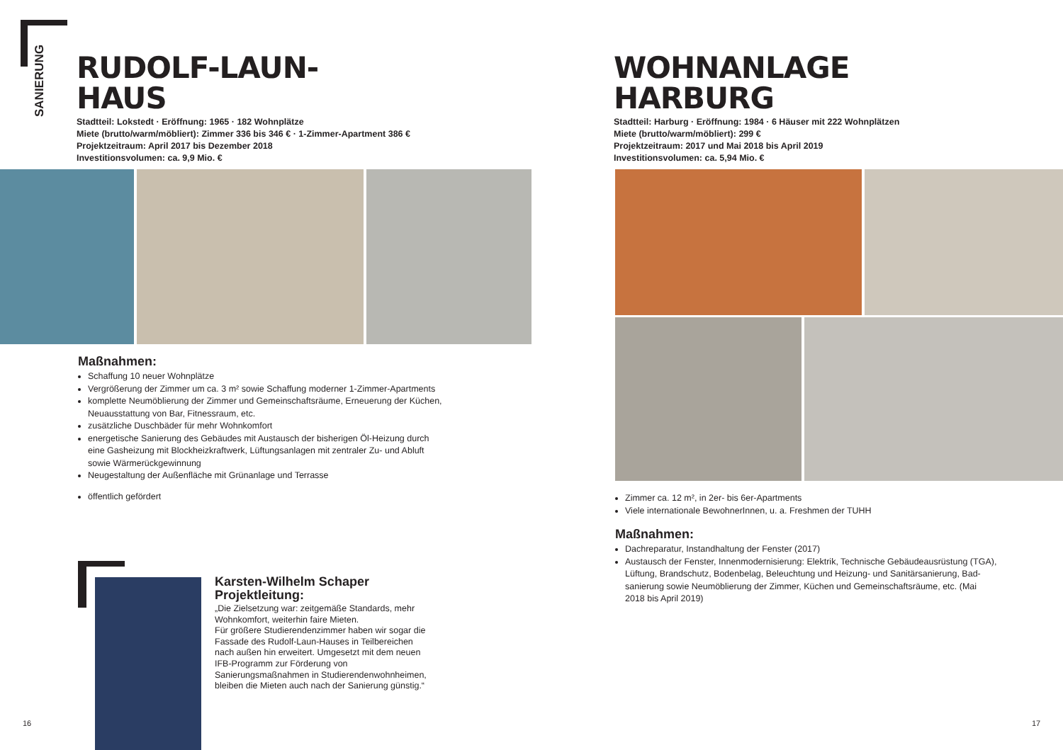SANIERUNG
RUDOLF-LAUN-
HAUS
Stadtteil: Lokstedt · Eröffnung: 1965 · 182 Wohnplätze
Miete (brutto/warm/möbliert): Zimmer 336 bis 346 € · 1-Zimmer-Apartment 386 €
Projektzeitraum: April 2017 bis Dezember 2018
Investitionsvolumen: ca. 9,9 Mio. €
Maßnahmen:
Schaffung 10 neuer Wohnplätze
Vergrößerung der Zimmer um ca. 3 m² sowie Schaffung moderner 1-Zimmer-Apartments
komplette Neumöblierung der Zimmer und Gemeinschaftsräume, Erneuerung der Küchen, Neuausstattung von Bar, Fitnessraum, etc.
zusätzliche Duschbäder für mehr Wohnkomfort
energetische Sanierung des Gebäudes mit Austausch der bisherigen Öl-Heizung durch eine Gasheizung mit Blockheizkraftwerk, Lüftungsanlagen mit zentraler Zu- und Abluft sowie Wärmerückgewinnung
Neugestaltung der Außenfläche mit Grünanlage und Terrasse
öffentlich gefördert
Karsten-Wilhelm Schaper
Projektleitung:
„Die Zielsetzung war: zeitgemäße Standards, mehr Wohnkomfort, weiterhin faire Mieten.
Für größere Studierendenzimmer haben wir sogar die Fassade des Rudolf-Laun-Hauses in Teilbereichen nach außen hin erweitert. Umgesetzt mit dem neuen IFB-Programm zur Förderung von Sanierungsmaßnahmen in Studierendenwohnheimen, bleiben die Mieten auch nach der Sanierung günstig.“
16
WOHNANLAGE
HARBURG
Stadtteil: Harburg · Eröffnung: 1984 · 6 Häuser mit 222 Wohnplätzen
Miete (brutto/warm/möbliert): 299 €
Projektzeitraum: 2017 und Mai 2018 bis April 2019
Investitionsvolumen: ca. 5,94 Mio. €
Zimmer ca. 12 m², in 2er- bis 6er-Apartments
Viele internationale BewohnerInnen, u. a. Freshmen der TUHH
Maßnahmen:
Dachreparatur, Instandhaltung der Fenster (2017)
Austausch der Fenster, Innenmodernisierung: Elektrik, Technische Gebäudeausrüstung (TGA), Lüftung, Brandschutz, Bodenbelag, Beleuchtung und Heizung- und Sanitärsanierung, Bad-sanierung sowie Neumöblierung der Zimmer, Küchen und Gemeinschaftsräume, etc. (Mai 2018 bis April 2019)
17